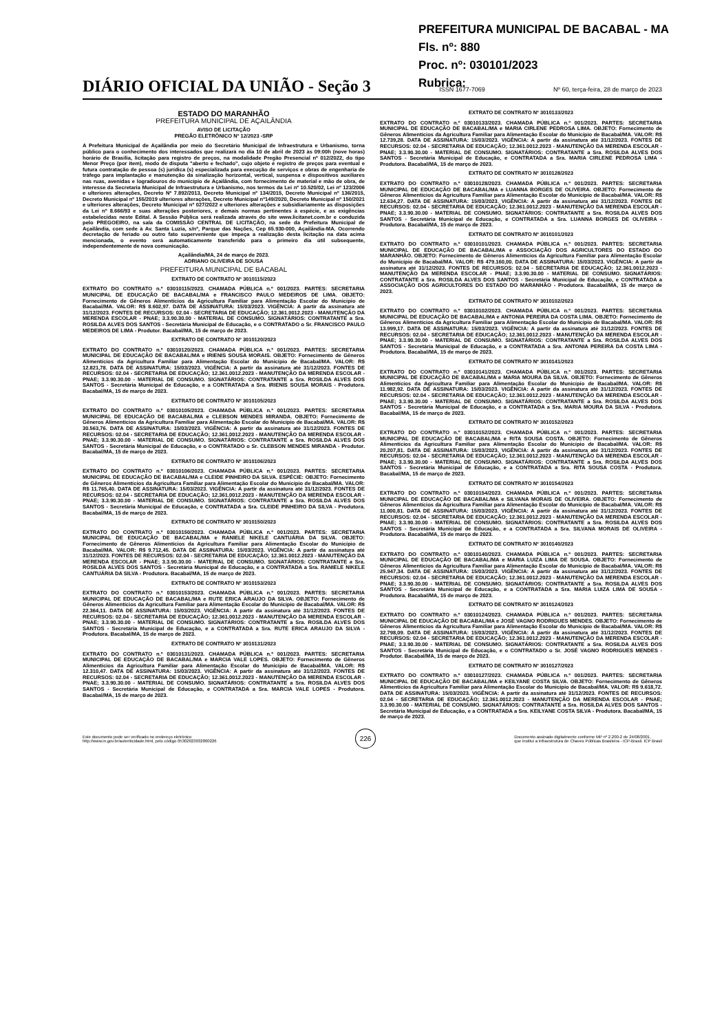PREFEITURA MUNICIPAL DE BACABAL - MA
Fls. nº: 880
Proc. nº: 030101/2023
Rubrica:
DIÁRIO OFICIAL DA UNIÃO - Seção 3
ISSN 1677-7069 Nº 60, terça-feira, 28 de março de 2023
ESTADO DO MARANHÃO
PREFEITURA MUNICIPAL DE AÇAILÂNDIA
AVISO DE LICITAÇÃO
PREGÃO ELETRÔNICO Nº 12/2023 -SRP
A Prefeitura Municipal de Açailândia por meio do Secretário Municipal de Infraestrutura e Urbanismo, torna público para o conhecimento dos interessados que realizará no dia 10 de abril de 2023 às 09:00h (nove horas) horário de Brasília, licitação para registro de preços, na modalidade Pregão Presencial nº 012/2022, do tipo Menor Preço (por item), modo de disputa "aberto e fechado", cujo objeto é registro de preços para eventual e futura contratação de pessoa (s) jurídica (s) especializada para execução de serviços e obras de engenharia de tráfego para implantação e manutenção da sinalização horizontal, vertical, suspensa e dispositivos auxiliares nas ruas, avenidas e logradouros do município de Açailândia, com fornecimento de material e mão de obra, de interesse da Secretaria Municipal de Infraestrutura e Urbanismo, nos termos da Lei nº 10.520/02, Lei nº 123/2006 e ulteriores alterações, Decreto Nº 7.892/2013, Decreto Municipal nº 134/2015, Decreto Municipal nº 136/2015, Decreto Municipal nº 155/2019 ulteriores alterações, Decreto Municipal nº149/2020, Decreto Municipal nº 150/2021 e ulteriores alterações, Decreto Municipal nº 027/2022 e ulteriores alterações e subsidiariamente as disposições da Lei nº 8.666/93 e suas alterações posteriores, e demais normas pertinentes à espécie, e as exigências estabelecidas neste Edital. A Sessão Pública será realizada através do site www.licitanet.com.br e conduzida pelo PREGOEIRO, na sala da COMISSÃO CENTRAL DE LICITAÇÃO, na sede da Prefeitura Municipal de Açailândia, com sede à Av. Santa Luzia, s/nº, Parque das Nações, Cep 65.930-000, Açailândia-MA. Ocorrendo decretação de feriado ou outro fato superveniente que impeça a realização desta licitação na data acima mencionada, o evento será automaticamente transferido para o primeiro dia útil subsequente, independentemente de nova comunicação.
Açailândia/MA, 24 de março de 2023.
ADRIANO OLIVEIRA DE SOUSA
PREFEITURA MUNICIPAL DE BACABAL
EXTRATO DE CONTRATO Nº 3010115/2023
EXTRATO DO CONTRATO n.º 03010115/2023. CHAMADA PÚBLICA n.º 001/2023. PARTES: SECRETARIA MUNICIPAL DE EDUCAÇÃO DE BACABAL/MA e FRANCISCO PAULO MEDEIROS DE LIMA. OBJETO: Fornecimento de Gêneros Alimentícios da Agricultura Familiar para Alimentação Escolar do Município de Bacabal/MA. VALOR: R$ 8.602,97. DATA DE ASSINATURA: 15/03/2023. VIGÊNCIA: A partir da assinatura até 31/12/2023. FONTES DE RECURSOS: 02.04 - SECRETARIA DE EDUCAÇÃO; 12.361.0012.2023 - MANUTENÇÃO DA MERENDA ESCOLAR - PNAE; 3.3.90.30.00 - MATERIAL DE CONSUMO. SIGNATÁRIOS: CONTRATANTE a Sra. ROSILDA ALVES DOS SANTOS - Secretária Municipal de Educação, e o CONTRATADO o Sr. FRANCISCO PAULO MEDEIROS DE LIMA - Produtor. Bacabal/MA, 15 de março de 2023.
EXTRATO DE CONTRATO Nº 3010120/2023
EXTRATO DO CONTRATO n.º 03010120/2023. CHAMADA PÚBLICA n.º 001/2023. PARTES: SECRETARIA MUNICIPAL DE EDUCAÇÃO DE BACABAL/MA e IRIENIS SOUSA MORAIS. OBJETO: Fornecimento de Gêneros Alimentícios da Agricultura Familiar para Alimentação Escolar do Município de Bacabal/MA. VALOR: R$ 12.821,78. DATA DE ASSINATURA: 15/03/2023. VIGÊNCIA: A partir da assinatura até 31/12/2023. FONTES DE RECURSOS: 02.04 - SECRETARIA DE EDUCAÇÃO; 12.361.0012.2023 - MANUTENÇÃO DA MERENDA ESCOLAR - PNAE; 3.3.90.30.00 - MATERIAL DE CONSUMO. SIGNATÁRIOS: CONTRATANTE a Sra. ROSILDA ALVES DOS SANTOS - Secretária Municipal de Educação, e a CONTRATADA a Sra. IRIENIS SOUSA MORAIS - Produtora. Bacabal/MA, 15 de março de 2023.
EXTRATO DE CONTRATO Nº 3010105/2023
EXTRATO DO CONTRATO n.º 03010105/2023. CHAMADA PÚBLICA n.º 001/2023. PARTES: SECRETARIA MUNICIPAL DE EDUCAÇÃO DE BACABAL/MA e CLEBSON MENDES MIRANDA. OBJETO: Fornecimento de Gêneros Alimentícios da Agricultura Familiar para Alimentação Escolar do Município de Bacabal/MA. VALOR: R$ 30.563,76. DATA DE ASSINATURA: 15/03/2023. VIGÊNCIA: A partir da assinatura até 31/12/2023. FONTES DE RECURSOS: 02.04 - SECRETARIA DE EDUCAÇÃO; 12.361.0012.2023 - MANUTENÇÃO DA MERENDA ESCOLAR - PNAE; 3.3.90.30.00 - MATERIAL DE CONSUMO. SIGNATÁRIOS: CONTRATANTE a Sra. ROSILDA ALVES DOS SANTOS - Secretária Municipal de Educação, e o CONTRATADO o Sr. CLEBSON MENDES MIRANDA - Produtor. Bacabal/MA, 15 de março de 2023.
EXTRATO DE CONTRATO Nº 3010106/2023
EXTRATO DO CONTRATO n.º 03010106/2023. CHAMADA PÚBLICA n.º 001/2023. PARTES: SECRETARIA MUNICIPAL DE EDUCAÇÃO DE BACABAL/MA e CLEIDE PINHEIRO DA SILVA. ESPÉCIE: OBJETO: Fornecimento de Gêneros Alimentícios da Agricultura Familiar para Alimentação Escolar do Município de Bacabal/MA. VALOR: R$ 11.765,40. DATA DE ASSINATURA: 15/03/2023. VIGÊNCIA: A partir da assinatura até 31/12/2023. FONTES DE RECURSOS: 02.04 - SECRETARIA DE EDUCAÇÃO; 12.361.0012.2023 - MANUTENÇÃO DA MERENDA ESCOLAR - PNAE; 3.3.90.30.00 - MATERIAL DE CONSUMO. SIGNATÁRIOS: CONTRATANTE a Sra. ROSILDA ALVES DOS SANTOS - Secretária Municipal de Educação, e CONTRATADA a Sra. CLEIDE PINHEIRO DA SILVA - Produtora. Bacabal/MA, 15 de março de 2023.
EXTRATO DE CONTRATO Nº 3010150/2023
EXTRATO DO CONTRATO n.º 03010150/2023. CHAMADA PÚBLICA n.º 001/2023. PARTES: SECRETARIA MUNICIPAL DE EDUCAÇÃO DE BACABAL/MA e RANIELE NIKELE CANTUÁRIA DA SILVA. OBJETO: Fornecimento de Gêneros Alimentícios da Agricultura Familiar para Alimentação Escolar do Município de Bacabal/MA. VALOR: R$ 9.712,45. DATA DE ASSINATURA: 15/03/2023. VIGÊNCIA: A partir da assinatura até 31/12/2023. FONTES DE RECURSOS: 02.04 - SECRETARIA DE EDUCAÇÃO; 12.361.0012.2023 - MANUTENÇÃO DA MERENDA ESCOLAR - PNAE; 3.3.90.30.00 - MATERIAL DE CONSUMO. SIGNATÁRIOS: CONTRATANTE a Sra. ROSILDA ALVES DOS SANTOS - Secretária Municipal de Educação, e a CONTRATADA a Sra. RANIELE NIKELE CANTUÁRIA DA SILVA - Produtora. Bacabal/MA, 15 de março de 2023.
EXTRATO DE CONTRATO Nº 3010153/2023
EXTRATO DO CONTRATO n.º 03010153/2023. CHAMADA PÚBLICA n.º 001/2023. PARTES: SECRETARIA MUNICIPAL DE EDUCAÇÃO DE BACABAL/MA e RUTE ERICA ARAUJO DA SILVA. OBJETO: Fornecimento de Gêneros Alimentícios da Agricultura Familiar para Alimentação Escolar do Município de Bacabal/MA. VALOR: R$ 22.364,11. DATA DE ASSINATURA: 15/03/2023. VIGÊNCIA: A partir da assinatura até 31/12/2023. FONTES DE RECURSOS: 02.04 - SECRETARIA DE EDUCAÇÃO; 12.361.0012.2023 - MANUTENÇÃO DA MERENDA ESCOLAR - PNAE; 3.3.90.30.00 - MATERIAL DE CONSUMO. SIGNATÁRIOS: CONTRATANTE a Sra. ROSILDA ALVES DOS SANTOS - Secretária Municipal de Educação, e a CONTRATADA a Sra. RUTE ERICA ARAUJO DA SILVA - Produtora. Bacabal/MA, 15 de março de 2023.
EXTRATO DE CONTRATO Nº 3010131/2023
EXTRATO DO CONTRATO n.º 03010131/2023. CHAMADA PÚBLICA n.º 001/2023. PARTES: SECRETARIA MUNICIPAL DE EDUCAÇÃO DE BACABAL/MA e MARCIA VALE LOPES. OBJETO: Fornecimento de Gêneros Alimentícios da Agricultura Familiar para Alimentação Escolar do Município de Bacabal/MA. VALOR: R$ 12.310,47. DATA DE ASSINATURA: 15/03/2023. VIGÊNCIA: A partir da assinatura até 31/12/2023. FONTES DE RECURSOS: 02.04 - SECRETARIA DE EDUCAÇÃO; 12.361.0012.2023 - MANUTENÇÃO DA MERENDA ESCOLAR - PNAE; 3.3.90.30.00 - MATERIAL DE CONSUMO. SIGNATÁRIOS: CONTRATANTE a Sra. ROSILDA ALVES DOS SANTOS - Secretária Municipal de Educação, e CONTRATADA a Sra. MARCIA VALE LOPES - Produtora. Bacabal/MA, 15 de março de 2023.
EXTRATO DE CONTRATO Nº 3010133/2023
EXTRATO DO CONTRATO n.º 03010133/2023. CHAMADA PÚBLICA n.º 001/2023. PARTES: SECRETARIA MUNICIPAL DE EDUCAÇÃO DE BACABAL/MA e MARIA CIRLENE PEDROSA LIMA. OBJETO: Fornecimento de Gêneros Alimentícios da Agricultura Familiar para Alimentação Escolar do Município de Bacabal/MA. VALOR: R$ 12.739,28. DATA DE ASSINATURA: 15/03/2023. VIGÊNCIA: A partir da assinatura até 31/12/2023. FONTES DE RECURSOS: 02.04 - SECRETARIA DE EDUCAÇÃO; 12.361.0012.2023 - MANUTENÇÃO DA MERENDA ESCOLAR - PNAE; 3.3.90.30.00 - MATERIAL DE CONSUMO. SIGNATÁRIOS: CONTRATANTE a Sra. ROSILDA ALVES DOS SANTOS - Secretária Municipal de Educação, e CONTRATADA a Sra. MARIA CIRLENE PEDROSA LIMA - Produtora. Bacabal/MA, 15 de março de 2023.
EXTRATO DE CONTRATO Nº 3010128/2023
EXTRATO DO CONTRATO n.º 03010128/2023. CHAMADA PÚBLICA n.º 001/2023. PARTES: SECRETARIA MUNICIPAL DE EDUCAÇÃO DE BACABAL/MA e LUANNA BORGES DE OLIVEIRA. OBJETO: Fornecimento de Gêneros Alimentícios da Agricultura Familiar para Alimentação Escolar do Município de Bacabal/MA. VALOR: R$ 12.634,27. DATA DE ASSINATURA: 15/03/2023. VIGÊNCIA: A partir da assinatura até 31/12/2023. FONTES DE RECURSOS: 02.04 - SECRETARIA DE EDUCAÇÃO; 12.361.0012.2023 - MANUTENÇÃO DA MERENDA ESCOLAR - PNAE; 3.3.90.30.00 - MATERIAL DE CONSUMO. SIGNATÁRIOS: CONTRATANTE a Sra. ROSILDA ALVES DOS SANTOS - Secretária Municipal de Educação, e CONTRATADA a Sra. LUANNA BORGES DE OLIVEIRA - Produtora. Bacabal/MA, 15 de março de 2023.
EXTRATO DE CONTRATO Nº 3010101/2023
EXTRATO DO CONTRATO n.º 03010101/2023. CHAMADA PÚBLICA n.º 001/2023. PARTES: SECRETARIA MUNICIPAL DE EDUCAÇÃO DE BACABAL/MA e ASSOCIAÇÃO DOS AGRICULTORES DO ESTADO DO MARANHÃO. OBJETO: Fornecimento de Gêneros Alimentícios da Agricultura Familiar para Alimentação Escolar do Município de Bacabal/MA. VALOR: R$ 479.160,00. DATA DE ASSINATURA: 15/03/2023. VIGÊNCIA: A partir da assinatura até 31/12/2023. FONTES DE RECURSOS: 02.04 - SECRETARIA DE EDUCAÇÃO; 12.361.0012.2023 - MANUTENÇÃO DA MERENDA ESCOLAR - PNAE; 3.3.90.30.00 - MATERIAL DE CONSUMO. SIGNATÁRIOS: CONTRATANTE a Sra. ROSILDA ALVES DOS SANTOS - Secretária Municipal de Educação, e CONTRATADA a ASSOCIAÇÃO DOS AGRICULTORES DO ESTADO DO MARANHÃO - Produtora. Bacabal/MA, 15 de março de 2023.
EXTRATO DE CONTRATO Nº 3010102/2023
EXTRATO DO CONTRATO n.º 03010102/2023. CHAMADA PÚBLICA n.º 001/2023. PARTES: SECRETARIA MUNICIPAL DE EDUCAÇÃO DE BACABAL/MA e ANTONIA PEREIRA DA COSTA LIMA. OBJETO: Fornecimento de Gêneros Alimentícios da Agricultura Familiar para Alimentação Escolar do Município de Bacabal/MA. VALOR: R$ 13.999,17. DATA DE ASSINATURA: 15/03/2023. VIGÊNCIA: A partir da assinatura até 31/12/2023. FONTES DE RECURSOS: 02.04 - SECRETARIA DE EDUCAÇÃO; 12.361.0012.2023 - MANUTENÇÃO DA MERENDA ESCOLAR - PNAE; 3.3.90.30.00 - MATERIAL DE CONSUMO. SIGNATÁRIOS: CONTRATANTE a Sra. ROSILDA ALVES DOS SANTOS - Secretária Municipal de Educação, e a CONTRATADA a Sra. ANTONIA PEREIRA DA COSTA LIMA - Produtora. Bacabal/MA, 15 de março de 2023.
EXTRATO DE CONTRATO Nº 3010141/2023
EXTRATO DO CONTRATO n.º 03010141/2023. CHAMADA PÚBLICA n.º 001/2023. PARTES: SECRETARIA MUNICIPAL DE EDUCAÇÃO DE BACABAL/MA e MARIA MOURA DA SILVA. OBJETO: Fornecimento de Gêneros Alimentícios da Agricultura Familiar para Alimentação Escolar do Município de Bacabal/MA. VALOR: R$ 11.982,92. DATA DE ASSINATURA: 15/03/2023. VIGÊNCIA: A partir da assinatura até 31/12/2023. FONTES DE RECURSOS: 02.04 - SECRETARIA DE EDUCAÇÃO; 12.361.0012.2023 - MANUTENÇÃO DA MERENDA ESCOLAR - PNAE; 3.3.90.30.00 - MATERIAL DE CONSUMO. SIGNATÁRIOS: CONTRATANTE a Sra. ROSILDA ALVES DOS SANTOS - Secretária Municipal de Educação, e a CONTRATADA a Sra. MARIA MOURA DA SILVA - Produtora. Bacabal/MA, 15 de março de 2023.
EXTRATO DE CONTRATO Nº 3010152/2023
EXTRATO DO CONTRATO n.º 03010152/2023. CHAMADA PÚBLICA n.º 001/2023. PARTES: SECRETARIA MUNICIPAL DE EDUCAÇÃO DE BACABAL/MA e RITA SOUSA COSTA. OBJETO: Fornecimento de Gêneros Alimentícios da Agricultura Familiar para Alimentação Escolar do Município de Bacabal/MA. VALOR: R$ 20.207,81. DATA DE ASSINATURA: 15/03/2023. VIGÊNCIA: A partir da assinatura até 31/12/2023. FONTES DE RECURSOS: 02.04 - SECRETARIA DE EDUCAÇÃO; 12.361.0012.2023 - MANUTENÇÃO DA MERENDA ESCOLAR - PNAE; 3.3.90.30.00 - MATERIAL DE CONSUMO. SIGNATÁRIOS: CONTRATANTE a Sra. ROSILDA ALVES DOS SANTOS - Secretária Municipal de Educação, e a CONTRATADA a Sra. RITA SOUSA COSTA - Produtora. Bacabal/MA, 15 de março de 2023.
EXTRATO DE CONTRATO Nº 3010154/2023
EXTRATO DO CONTRATO n.º 03010154/2023. CHAMADA PÚBLICA n.º 001/2023. PARTES: SECRETARIA MUNICIPAL DE EDUCAÇÃO DE BACABAL/MA e SILVANA MORAIS DE OLIVEIRA. OBJETO: Fornecimento de Gêneros Alimentícios da Agricultura Familiar para Alimentação Escolar do Município de Bacabal/MA. VALOR: R$ 11.000,81. DATA DE ASSINATURA: 15/03/2023. VIGÊNCIA: A partir da assinatura até 31/12/2023. FONTES DE RECURSOS: 02.04 - SECRETARIA DE EDUCAÇÃO; 12.361.0012.2023 - MANUTENÇÃO DA MERENDA ESCOLAR - PNAE; 3.3.90.30.00 - MATERIAL DE CONSUMO. SIGNATÁRIOS: CONTRATANTE a Sra. ROSILDA ALVES DOS SANTOS - Secretária Municipal de Educação, e a CONTRATADA a Sra. SILVANA MORAIS DE OLIVEIRA - Produtora. Bacabal/MA, 15 de março de 2023.
EXTRATO DE CONTRATO Nº 3010140/2023
EXTRATO DO CONTRATO n.º 03010140/2023. CHAMADA PÚBLICA n.º 001/2023. PARTES: SECRETARIA MUNICIPAL DE EDUCAÇÃO DE BACABAL/MA e MARIA LUIZA LIMA DE SOUSA. OBJETO: Fornecimento de Gêneros Alimentícios da Agricultura Familiar para Alimentação Escolar do Município de Bacabal/MA. VALOR: R$ 25.947,34. DATA DE ASSINATURA: 15/03/2023. VIGÊNCIA: A partir da assinatura até 31/12/2023. FONTES DE RECURSOS: 02.04 - SECRETARIA DE EDUCAÇÃO; 12.361.0012.2023 - MANUTENÇÃO DA MERENDA ESCOLAR - PNAE; 3.3.90.30.00 - MATERIAL DE CONSUMO. SIGNATÁRIOS: CONTRATANTE a Sra. ROSILDA ALVES DOS SANTOS - Secretária Municipal de Educação, e a CONTRATADA a Sra. MARIA LUIZA LIMA DE SOUSA - Produtora. Bacabal/MA, 15 de março de 2023.
EXTRATO DE CONTRATO Nº 3010124/2023
EXTRATO DO CONTRATO n.º 03010124/2023. CHAMADA PÚBLICA n.º 001/2023. PARTES: SECRETARIA MUNICIPAL DE EDUCAÇÃO DE BACABAL/MA e JOSÉ VAGNO RODRIGUES MENDES. OBJETO: Fornecimento de Gêneros Alimentícios da Agricultura Familiar para Alimentação Escolar do Município de Bacabal/MA. VALOR: R$ 32.798,09. DATA DE ASSINATURA: 15/03/2023. VIGÊNCIA: A partir da assinatura até 31/12/2023. FONTES DE RECURSOS: 02.04 - SECRETARIA DE EDUCAÇÃO; 12.361.0012.2023 - MANUTENÇÃO DA MERENDA ESCOLAR - PNAE; 3.3.90.30.00 - MATERIAL DE CONSUMO. SIGNATÁRIOS: CONTRATANTE a Sra. ROSILDA ALVES DOS SANTOS - Secretária Municipal de Educação, e o CONTRATADO o Sr. JOSÉ VAGNO RODRIGUES MENDES - Produtor. Bacabal/MA, 15 de março de 2023.
EXTRATO DE CONTRATO Nº 3010127/2023
EXTRATO DO CONTRATO n.º 03010127/2023. CHAMADA PÚBLICA n.º 001/2023. PARTES: SECRETARIA MUNICIPAL DE EDUCAÇÃO DE BACABAL/MA e KEILYANE COSTA SILVA. OBJETO: Fornecimento de Gêneros Alimentícios da Agricultura Familiar para Alimentação Escolar do Município de Bacabal/MA. VALOR: R$ 9.618,72. DATA DE ASSINATURA: 15/03/2023. VIGÊNCIA: A partir da assinatura até 31/12/2023. FONTES DE RECURSOS: 02.04 - SECRETARIA DE EDUCAÇÃO; 12.361.0012.2023 - MANUTENÇÃO DA MERENDA ESCOLAR - PNAE; 3.3.90.30.00 - MATERIAL DE CONSUMO. SIGNATÁRIOS: CONTRATANTE a Sra. ROSILDA ALVES DOS SANTOS - Secretária Municipal de Educação, e a CONTRATADA a Sra. KEILYANE COSTA SILVA - Produtora. Bacabal/MA, 15 de março de 2023.
Este documento pode ser verificado no endereço eletrônico
http://www.in.gov.br/autenticidade.html, pelo código 05302023032800226
226
Documento assinado digitalmente conforme MP nº 2.200-2 de 24/08/2001,
que institui a Infraestrutura de Chaves Públicas Brasileira - ICP-Brasil. ICP Brasil